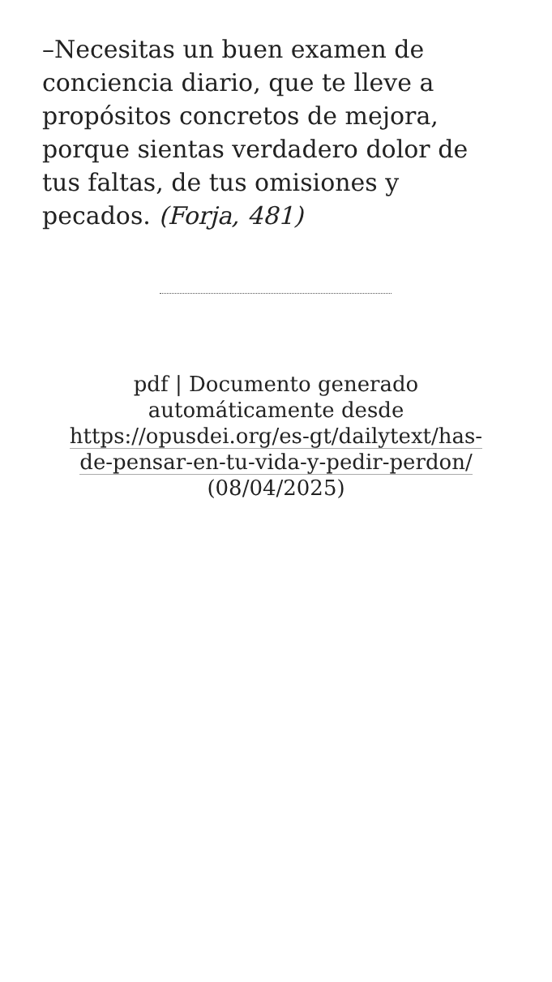–Necesitas un buen examen de conciencia diario, que te lleve a propósitos concretos de mejora, porque sientas verdadero dolor de tus faltas, de tus omisiones y pecados. (Forja, 481)
pdf | Documento generado automáticamente desde https://opusdei.org/es-gt/dailytext/has-de-pensar-en-tu-vida-y-pedir-perdon/ (08/04/2025)